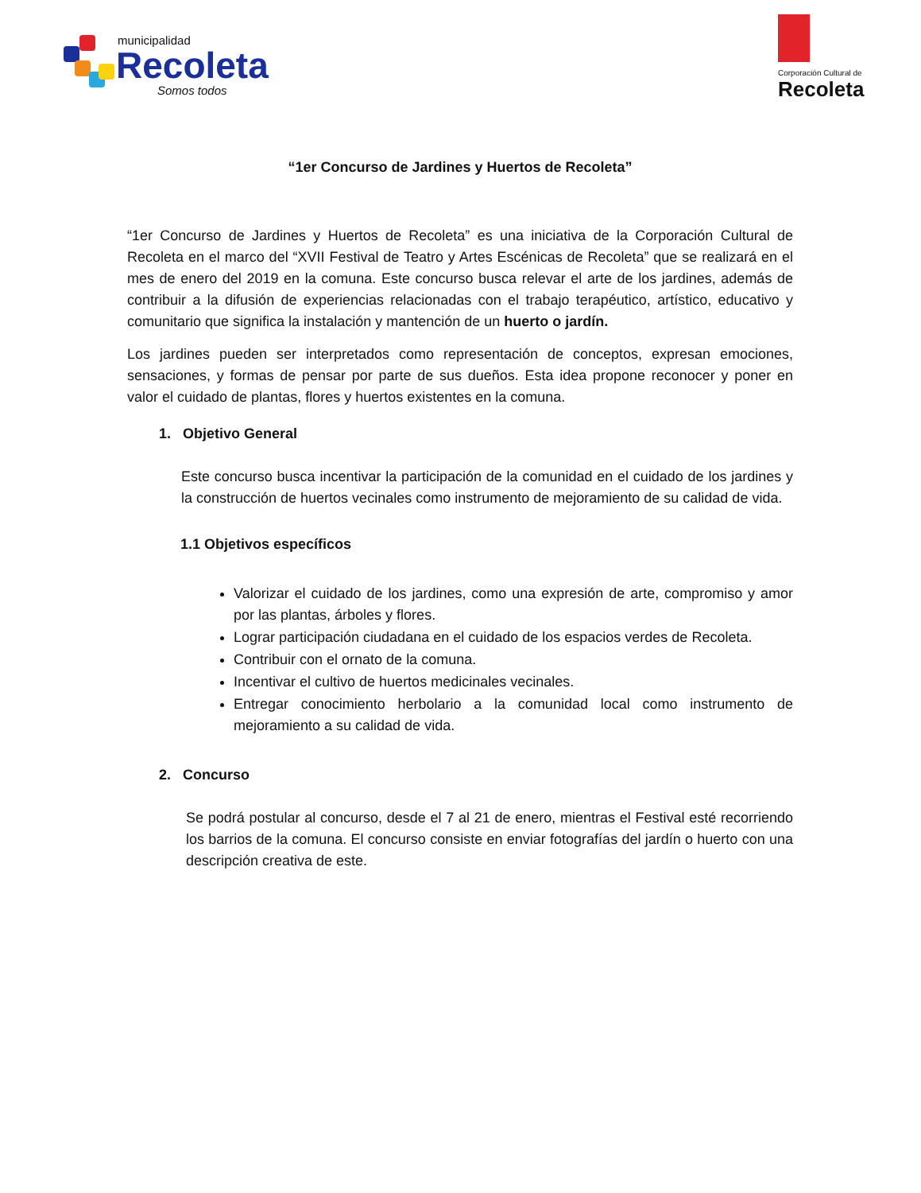municipalidad
Recoleta
Somos todos
Corporación Cultural de
Recoleta
“1er Concurso de Jardines y Huertos de Recoleta”
“1er Concurso de Jardines y Huertos de Recoleta” es una iniciativa de la Corporación Cultural de Recoleta en el marco del “XVII Festival de Teatro y Artes Escénicas de Recoleta” que se realizará en el mes de enero del 2019 en la comuna. Este concurso busca relevar el arte de los jardines, además de contribuir a la difusión de experiencias relacionadas con el trabajo terapéutico, artístico, educativo y comunitario que significa la instalación y mantención de un huerto o jardín.
Los jardines pueden ser interpretados como representación de conceptos, expresan emociones, sensaciones, y formas de pensar por parte de sus dueños. Esta idea propone reconocer y poner en valor el cuidado de plantas, flores y huertos existentes en la comuna.
1. Objetivo General
Este concurso busca incentivar la participación de la comunidad en el cuidado de los jardines y la construcción de huertos vecinales como instrumento de mejoramiento de su calidad de vida.
1.1 Objetivos específicos
Valorizar el cuidado de los jardines, como una expresión de arte, compromiso y amor por las plantas, árboles y flores.
Lograr participación ciudadana en el cuidado de los espacios verdes de Recoleta.
Contribuir con el ornato de la comuna.
Incentivar el cultivo de huertos medicinales vecinales.
Entregar conocimiento herbolario a la comunidad local como instrumento de mejoramiento a su calidad de vida.
2. Concurso
Se podrá postular al concurso, desde el 7 al 21 de enero, mientras el Festival esté recorriendo los barrios de la comuna. El concurso consiste en enviar fotografías del jardín o huerto con una descripción creativa de este.